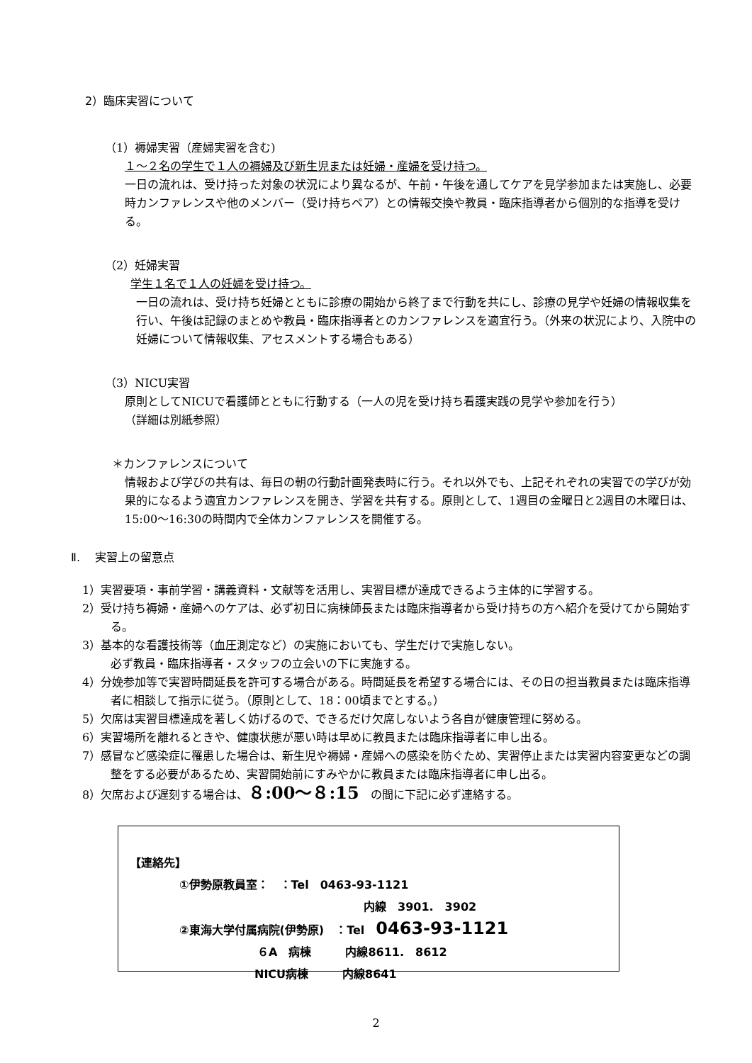2）臨床実習について
（1）褥婦実習（産婦実習を含む)
１～２名の学生で１人の褥婦及び新生児または妊婦・産婦を受け持つ。
一日の流れは、受け持った対象の状況により異なるが、午前・午後を通してケアを見学参加または実施し、必要時カンファレンスや他のメンバー（受け持ちペア）との情報交換や教員・臨床指導者から個別的な指導を受ける。
（2）妊婦実習
学生１名で１人の妊婦を受け持つ。
一日の流れは、受け持ち妊婦とともに診療の開始から終了まで行動を共にし、診療の見学や妊婦の情報収集を行い、午後は記録のまとめや教員・臨床指導者とのカンファレンスを適宜行う。（外来の状況により、入院中の妊婦について情報収集、アセスメントする場合もある）
（3）NICU実習
原則としてNICUで看護師とともに行動する（一人の児を受け持ち看護実践の見学や参加を行う）
（詳細は別紙参照）
＊カンファレンスについて
情報および学びの共有は、毎日の朝の行動計画発表時に行う。それ以外でも、上記それぞれの実習での学びが効果的になるよう適宜カンファレンスを開き、学習を共有する。原則として、1週目の金曜日と2週目の木曜日は、15:00～16:30の時間内で全体カンファレンスを開催する。
Ⅱ.　 実習上の留意点
1）実習要項・事前学習・講義資料・文献等を活用し、実習目標が達成できるよう主体的に学習する。
2）受け持ち褥婦・産婦へのケアは、必ず初日に病棟師長または臨床指導者から受け持ちの方へ紹介を受けてから開始する。
3）基本的な看護技術等（血圧測定など）の実施においても、学生だけで実施しない。
必ず教員・臨床指導者・スタッフの立会いの下に実施する。
4）分娩参加等で実習時間延長を許可する場合がある。時間延長を希望する場合には、その日の担当教員または臨床指導者に相談して指示に従う。（原則として、18：00頃までとする。）
5）欠席は実習目標達成を著しく妨げるので、できるだけ欠席しないよう各自が健康管理に努める。
6）実習場所を離れるときや、健康状態が悪い時は早めに教員または臨床指導者に申し出る。
7）感冒など感染症に罹患した場合は、新生児や褥婦・産婦への感染を防ぐため、実習停止または実習内容変更などの調整をする必要があるため、実習開始前にすみやかに教員または臨床指導者に申し出る。
8）欠席および遅刻する場合は、８:00～８:15　の間に下記に必ず連絡する。
【連絡先】
①伊勢原教員室：　：Tel　0463-93-1121
内線　3901.　3902
②東海大学付属病院(伊勢原)　：Tel　0463-93-1121
６A　病棟　　　内線8611.　8612
NICU病棟　　　内線8641
2